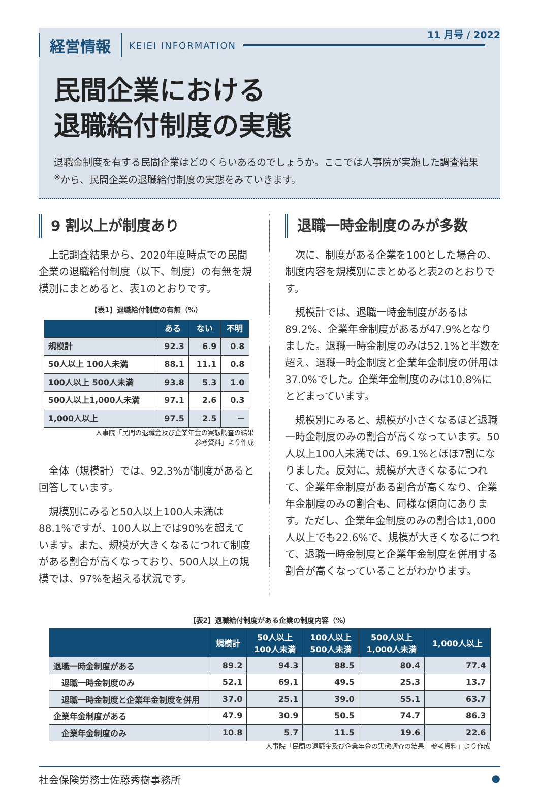経営情報 KEIEI INFORMATION
11 月号 / 2022
民間企業における
退職給付制度の実態
退職金制度を有する民間企業はどのくらいあるのでしょうか。ここでは人事院が実施した調査結果<sup>※</sup>から、民間企業の退職給付制度の実態をみていきます。
9 割以上が制度あり
上記調査結果から、2020年度時点での民間企業の退職給付制度（以下、制度）の有無を規模別にまとめると、表1のとおりです。
【表1】退職給付制度の有無（%）
| | ある | ない | 不明 |
| --- | --- | --- | --- |
| 規模計 | 92.3 | 6.9 | 0.8 |
| 50人以上 100人未満 | 88.1 | 11.1 | 0.8 |
| 100人以上 500人未満 | 93.8 | 5.3 | 1.0 |
| 500人以上1,000人未満 | 97.1 | 2.6 | 0.3 |
| 1,000人以上 | 97.5 | 2.5 | － |
人事院「民間の退職金及び企業年金の実態調査の結果
参考資料」より作成
全体（規模計）では、92.3%が制度があると回答しています。
規模別にみると50人以上100人未満は88.1%ですが、100人以上では90%を超えています。また、規模が大きくなるにつれて制度がある割合が高くなっており、500人以上の規模では、97%を超える状況です。
退職一時金制度のみが多数
次に、制度がある企業を100とした場合の、制度内容を規模別にまとめると表2のとおりです。
規模計では、退職一時金制度があるは89.2%、企業年金制度があるが47.9%となりました。退職一時金制度のみは52.1%と半数を超え、退職一時金制度と企業年金制度の併用は37.0%でした。企業年金制度のみは10.8%にとどまっています。
規模別にみると、規模が小さくなるほど退職一時金制度のみの割合が高くなっています。50人以上100人未満では、69.1%とほぼ7割になりました。反対に、規模が大きくなるにつれて、企業年金制度がある割合が高くなり、企業年金制度のみの割合も、同様な傾向にあります。ただし、企業年金制度のみの割合は1,000人以上でも22.6%で、規模が大きくなるにつれて、退職一時金制度と企業年金制度を併用する割合が高くなっていることがわかります。
【表2】退職給付制度がある企業の制度内容（%）
| | 規模計 | 50人以上 100人未満 | 100人以上 500人未満 | 500人以上 1,000人未満 | 1,000人以上 |
| --- | --- | --- | --- | --- | --- |
| 退職一時金制度がある | 89.2 | 94.3 | 88.5 | 80.4 | 77.4 |
| 退職一時金制度のみ | 52.1 | 69.1 | 49.5 | 25.3 | 13.7 |
| 退職一時金制度と企業年金制度を併用 | 37.0 | 25.1 | 39.0 | 55.1 | 63.7 |
| 企業年金制度がある | 47.9 | 30.9 | 50.5 | 74.7 | 86.3 |
| 企業年金制度のみ | 10.8 | 5.7 | 11.5 | 19.6 | 22.6 |
人事院「民間の退職金及び企業年金の実態調査の結果　参考資料」より作成
社会保険労務士佐藤秀樹事務所 ●